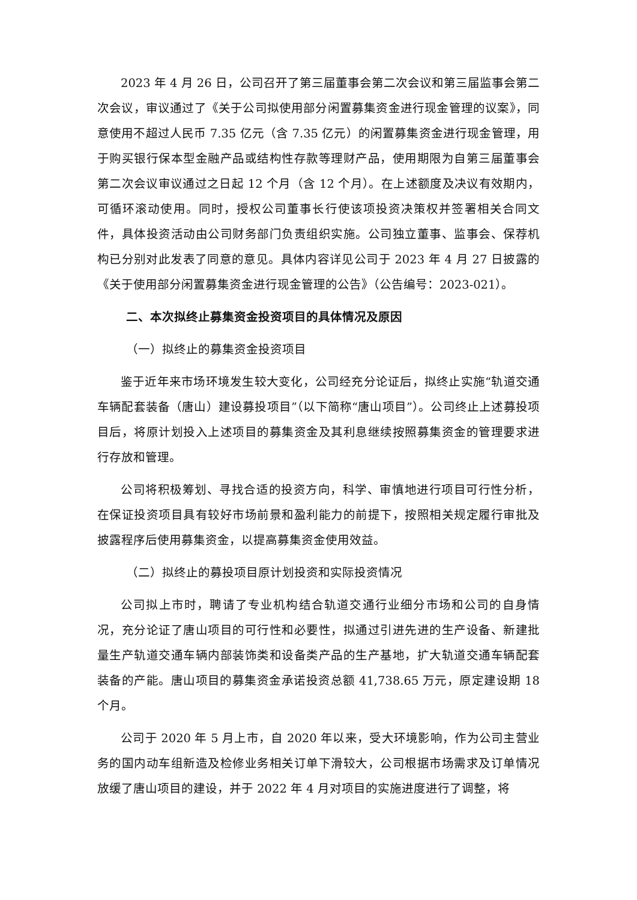2023 年 4 月 26 日，公司召开了第三届董事会第二次会议和第三届监事会第二次会议，审议通过了《关于公司拟使用部分闲置募集资金进行现金管理的议案》，同意使用不超过人民币 7.35 亿元（含 7.35 亿元）的闲置募集资金进行现金管理，用于购买银行保本型金融产品或结构性存款等理财产品，使用期限为自第三届董事会第二次会议审议通过之日起 12 个月（含 12 个月）。在上述额度及决议有效期内，可循环滚动使用。同时，授权公司董事长行使该项投资决策权并签署相关合同文件，具体投资活动由公司财务部门负责组织实施。公司独立董事、监事会、保荐机构已分别对此发表了同意的意见。具体内容详见公司于 2023 年 4 月 27 日披露的《关于使用部分闲置募集资金进行现金管理的公告》（公告编号：2023-021）。
二、本次拟终止募集资金投资项目的具体情况及原因
（一）拟终止的募集资金投资项目
鉴于近年来市场环境发生较大变化，公司经充分论证后，拟终止实施“轨道交通车辆配套装备（唐山）建设募投项目”（以下简称“唐山项目”）。公司终止上述募投项目后，将原计划投入上述项目的募集资金及其利息继续按照募集资金的管理要求进行存放和管理。
公司将积极筹划、寻找合适的投资方向，科学、审慎地进行项目可行性分析，在保证投资项目具有较好市场前景和盈利能力的前提下，按照相关规定履行审批及披露程序后使用募集资金，以提高募集资金使用效益。
（二）拟终止的募投项目原计划投资和实际投资情况
公司拟上市时，聘请了专业机构结合轨道交通行业细分市场和公司的自身情况，充分论证了唐山项目的可行性和必要性，拟通过引进先进的生产设备、新建批量生产轨道交通车辆内部装饰类和设备类产品的生产基地，扩大轨道交通车辆配套装备的产能。唐山项目的募集资金承诺投资总额 41,738.65 万元，原定建设期 18 个月。
公司于 2020 年 5 月上市，自 2020 年以来，受大环境影响，作为公司主营业务的国内动车组新造及检修业务相关订单下滑较大，公司根据市场需求及订单情况放缓了唐山项目的建设，并于 2022 年 4 月对项目的实施进度进行了调整，将